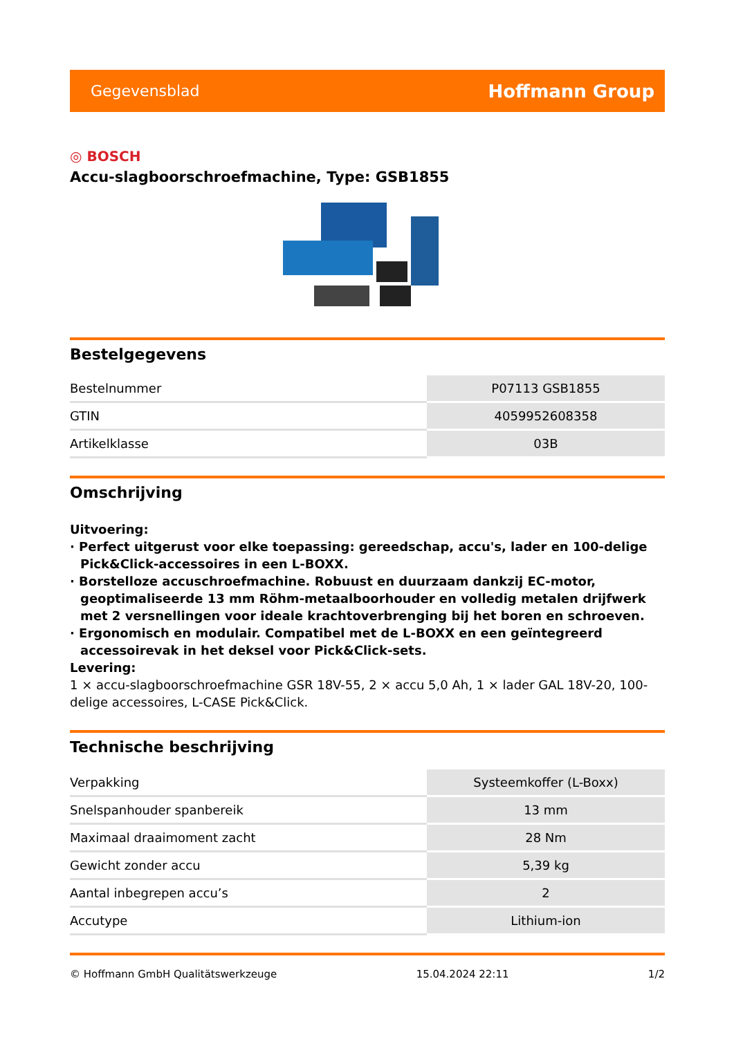Gegevensblad Hoffmann Group
◎ BOSCH
Accu-slagboorschroefmachine, Type: GSB1855
Bestelgegevens
| Bestelnummer | P07113 GSB1855 |
| GTIN | 4059952608358 |
| Artikelklasse | 03B |
Omschrijving
Uitvoering:
· Perfect uitgerust voor elke toepassing: gereedschap, accu's, lader en 100-delige Pick&Click-accessoires in een L-BOXX.
· Borstelloze accuschroefmachine. Robuust en duurzaam dankzij EC-motor, geoptimaliseerde 13 mm Röhm-metaalboorhouder en volledig metalen drijfwerk met 2 versnellingen voor ideale krachtoverbrenging bij het boren en schroeven.
· Ergonomisch en modulair. Compatibel met de L-BOXX en een geïntegreerd accessoirevak in het deksel voor Pick&Click-sets.
Levering:
1 × accu-slagboorschroefmachine GSR 18V-55, 2 × accu 5,0 Ah, 1 × lader GAL 18V-20, 100-delige accessoires, L-CASE Pick&Click.
Technische beschrijving
| Verpakking | Systeemkoffer (L-Boxx) |
| Snelspanhouder spanbereik | 13 mm |
| Maximaal draaimoment zacht | 28 Nm |
| Gewicht zonder accu | 5,39 kg |
| Aantal inbegrepen accu’s | 2 |
| Accutype | Lithium-ion |
© Hoffmann GmbH Qualitätswerkzeuge 15.04.2024 22:11 1/2